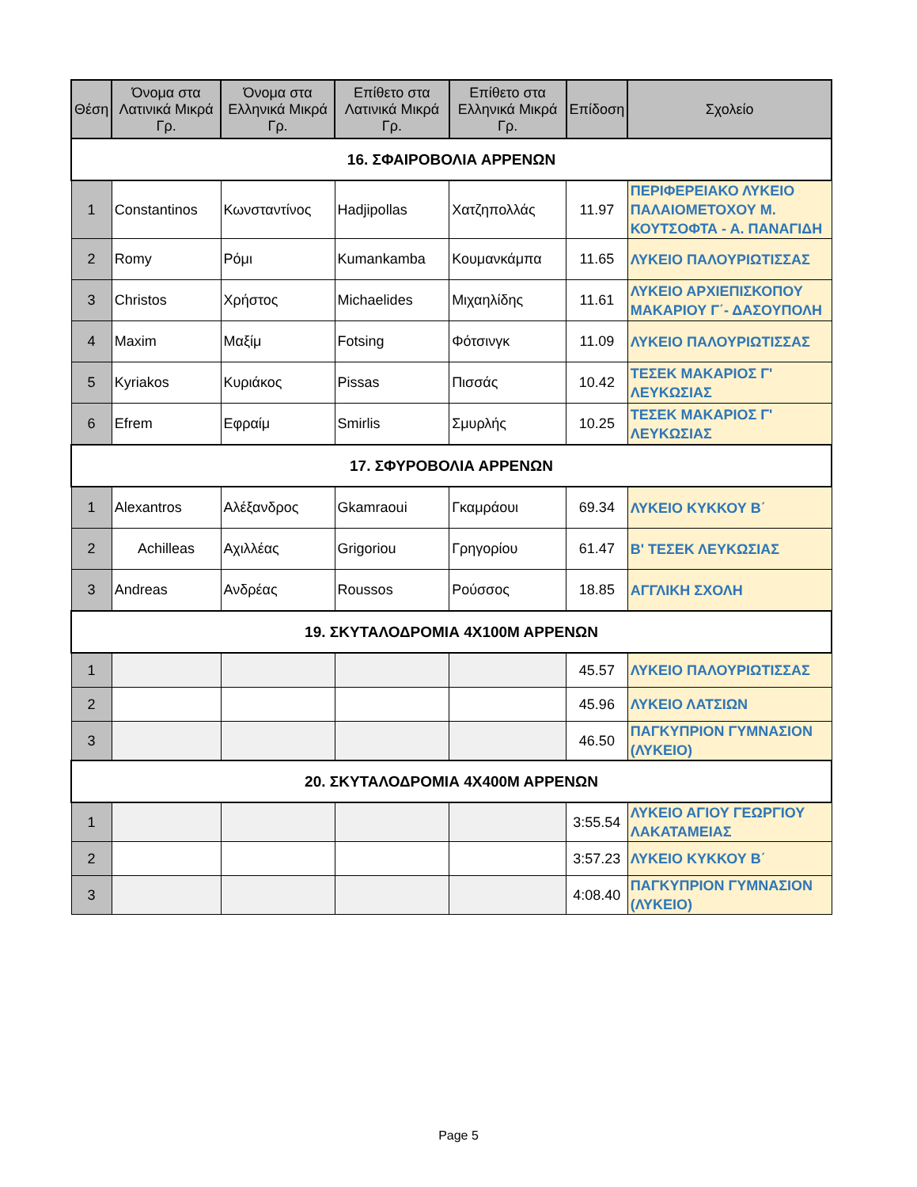| Θέση | Όνομα στα Λατινικά Μικρά Γρ. | Όνομα στα Ελληνικά Μικρά Γρ. | Επίθετο στα Λατινικά Μικρά Γρ. | Επίθετο στα Ελληνικά Μικρά Γρ. | Επίδοση | Σχολείο |
| --- | --- | --- | --- | --- | --- | --- |
| 16. ΣΦΑΙΡΟΒΟΛΙΑ ΑΡΡΕΝΩΝ | | | | | | |
| 1 | Constantinos | Κωνσταντίνος | Hadjipollas | Χατζηπολλάς | 11.97 | ΠΕΡΙΦΕΡΕΙΑΚΟ ΛΥΚΕΙΟ ΠΑΛΑΙΟΜΕΤΟΧΟΥ Μ. ΚΟΥΤΣΟΦΤΑ - Α. ΠΑΝΑΓΙΔΗ |
| 2 | Romy | Ρόμι | Kumankamba | Κουμανκάμπα | 11.65 | ΛΥΚΕΙΟ ΠΑΛΟΥΡΙΩΤΙΣΣΑΣ |
| 3 | Christos | Χρήστος | Michaelides | Μιχαηλίδης | 11.61 | ΛΥΚΕΙΟ ΑΡΧΙΕΠΙΣΚΟΠΟΥ ΜΑΚΑΡΙΟΥ Γ΄- ΔΑΣΟΥΠΟΛΗ |
| 4 | Maxim | Μαξίμ | Fotsing | Φότσινγκ | 11.09 | ΛΥΚΕΙΟ ΠΑΛΟΥΡΙΩΤΙΣΣΑΣ |
| 5 | Kyriakos | Κυριάκος | Pissas | Πισσάς | 10.42 | ΤΕΣΕΚ ΜΑΚΑΡΙΟΣ Γ' ΛΕΥΚΩΣΙΑΣ |
| 6 | Efrem | Εφραίμ | Smirlis | Σμυρλής | 10.25 | ΤΕΣΕΚ ΜΑΚΑΡΙΟΣ Γ' ΛΕΥΚΩΣΙΑΣ |
| 17. ΣΦΥΡΟΒΟΛΙΑ ΑΡΡΕΝΩΝ | | | | | | |
| 1 | Alexantros | Αλέξανδρος | Gkamraoui | Γκαμράουι | 69.34 | ΛΥΚΕΙΟ ΚΥΚΚΟΥ Β΄ |
| 2 | Achilleas | Αχιλλέας | Grigoriou | Γρηγορίου | 61.47 | Β' ΤΕΣΕΚ ΛΕΥΚΩΣΙΑΣ |
| 3 | Andreas | Ανδρέας | Roussos | Ρούσσος | 18.85 | ΑΓΓΛΙΚΗ ΣΧΟΛΗ |
| 19. ΣΚΥΤΑΛΟΔΡΟΜΙΑ 4Χ100Μ ΑΡΡΕΝΩΝ | | | | | | |
| 1 | | | | | 45.57 | ΛΥΚΕΙΟ ΠΑΛΟΥΡΙΩΤΙΣΣΑΣ |
| 2 | | | | | 45.96 | ΛΥΚΕΙΟ ΛΑΤΣΙΩΝ |
| 3 | | | | | 46.50 | ΠΑΓΚΥΠΡΙΟΝ ΓΥΜΝΑΣΙΟΝ (ΛΥΚΕΙΟ) |
| 20. ΣΚΥΤΑΛΟΔΡΟΜΙΑ 4Χ400Μ ΑΡΡΕΝΩΝ | | | | | | |
| 1 | | | | | 3:55.54 | ΛΥΚΕΙΟ ΑΓΙΟΥ ΓΕΩΡΓΙΟΥ ΛΑΚΑΤΑΜΕΙΑΣ |
| 2 | | | | | 3:57.23 | ΛΥΚΕΙΟ ΚΥΚΚΟΥ Β΄ |
| 3 | | | | | 4:08.40 | ΠΑΓΚΥΠΡΙΟΝ ΓΥΜΝΑΣΙΟΝ (ΛΥΚΕΙΟ) |
Page 5